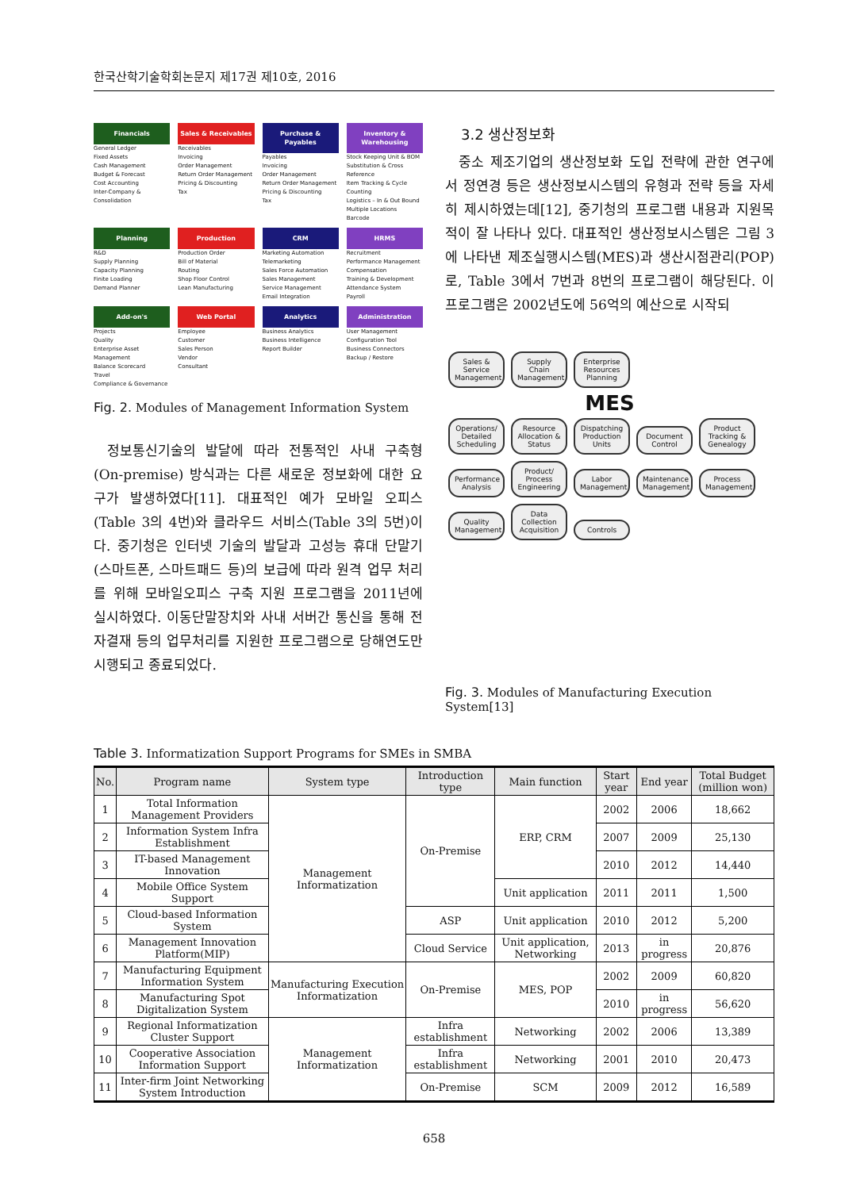한국산학기술학회논문지 제17권 제10호, 2016
Financials
General Ledger
Fixed Assets
Cash Management
Budget & Forecast
Cost Accounting
Inter-Company & Consolidation
Sales & Receivables
Receivables
Invoicing
Order Management
Return Order Management
Pricing & Discounting
Tax
Purchase & Payables
Payables
Invoicing
Order Management
Return Order Management
Pricing & Discounting
Tax
Inventory & Warehousing
Stock Keeping Unit & BOM
Substitution & Cross Reference
Item Tracking & Cycle Counting
Logistics – In & Out Bound
Multiple Locations
Barcode
Planning
R&D
Supply Planning
Capacity Planning
Finite Loading
Demand Planner
Production
Production Order
Bill of Material
Routing
Shop Floor Control
Lean Manufacturing
CRM
Marketing Automation
Telemarketing
Sales Force Automation
Sales Management
Service Management
Email Integration
HRMS
Recruitment
Performance Management
Compensation
Training & Development
Attendance System
Payroll
Add-on's
Projects
Quality
Enterprise Asset Management
Balance Scorecard
Travel
Compliance & Governance
Web Portal
Employee
Customer
Sales Person
Vendor
Consultant
Analytics
Business Analytics
Business Intelligence
Report Builder
Administration
User Management
Configuration Tool
Business Connectors
Backup / Restore
Fig. 2. Modules of Management Information System
정보통신기술의 발달에 따라 전통적인 사내 구축형(On-premise) 방식과는 다른 새로운 정보화에 대한 요구가 발생하였다[11]. 대표적인 예가 모바일 오피스(Table 3의 4번)와 클라우드 서비스(Table 3의 5번)이다. 중기청은 인터넷 기술의 발달과 고성능 휴대 단말기(스마트폰, 스마트패드 등)의 보급에 따라 원격 업무 처리를 위해 모바일오피스 구축 지원 프로그램을 2011년에 실시하였다. 이동단말장치와 사내 서버간 통신을 통해 전자결재 등의 업무처리를 지원한 프로그램으로 당해연도만 시행되고 종료되었다.
3.2 생산정보화
중소 제조기업의 생산정보화 도입 전략에 관한 연구에서 정연경 등은 생산정보시스템의 유형과 전략 등을 자세히 제시하였는데[12], 중기청의 프로그램 내용과 지원목적이 잘 나타나 있다. 대표적인 생산정보시스템은 그림 3에 나타낸 제조실행시스템(MES)과 생산시점관리(POP)로, Table 3에서 7번과 8번의 프로그램이 해당된다. 이 프로그램은 2002년도에 56억의 예산으로 시작되
Sales & Service Management
Supply Chain Management
Enterprise Resources Planning
MES
Operations/ Detailed Scheduling
Resource Allocation & Status
Dispatching Production Units
Document Control
Product Tracking & Genealogy
Performance Analysis
Product/ Process Engineering
Labor Management
Maintenance Management
Process Management
Quality Management
Data Collection Acquisition
Controls
Fig. 3. Modules of Manufacturing Execution System[13]
Table 3. Informatization Support Programs for SMEs in SMBA
| No. | Program name | System type | Introduction type | Main function | Start year | End year | Total Budget (million won) |
| --- | --- | --- | --- | --- | --- | --- | --- |
| 1 | Total Information Management Providers | Management Informatization | On-Premise | ERP, CRM | 2002 | 2006 | 18,662 |
| 2 | Information System Infra Establishment | | | | 2007 | 2009 | 25,130 |
| 3 | IT-based Management Innovation | | | | 2010 | 2012 | 14,440 |
| 4 | Mobile Office System Support | | | Unit application | 2011 | 2011 | 1,500 |
| 5 | Cloud-based Information System | | ASP | Unit application | 2010 | 2012 | 5,200 |
| 6 | Management Innovation Platform(MIP) | | Cloud Service | Unit application, Networking | 2013 | in progress | 20,876 |
| 7 | Manufacturing Equipment Information System | Manufacturing Execution Informatization | On-Premise | MES, POP | 2002 | 2009 | 60,820 |
| 8 | Manufacturing Spot Digitalization System | | | | 2010 | in progress | 56,620 |
| 9 | Regional Informatization Cluster Support | Management Informatization | Infra establishment | Networking | 2002 | 2006 | 13,389 |
| 10 | Cooperative Association Information Support | | Infra establishment | Networking | 2001 | 2010 | 20,473 |
| 11 | Inter-firm Joint Networking System Introduction | | On-Premise | SCM | 2009 | 2012 | 16,589 |
658